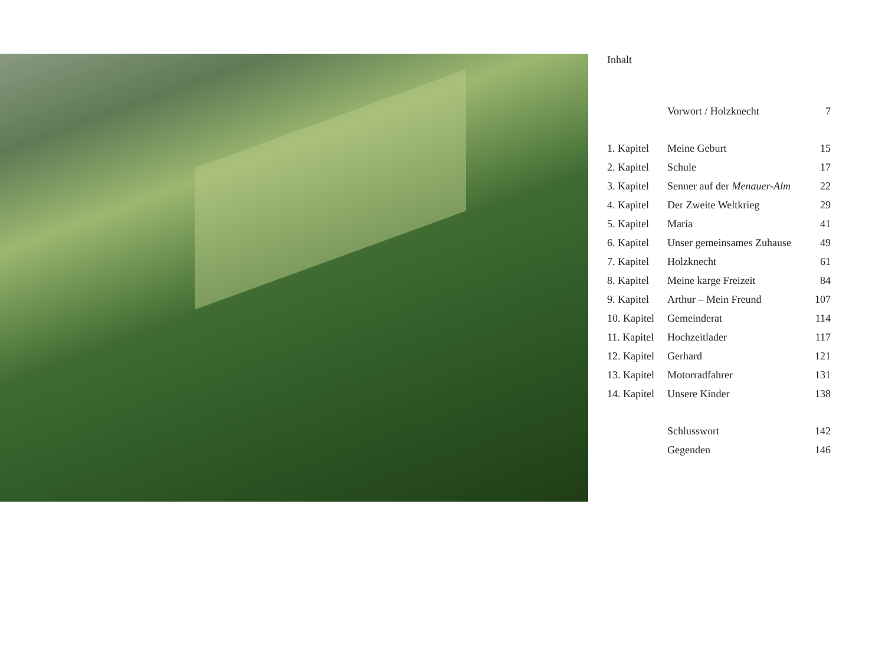Inhalt
| | Vorwort / Holzknecht | 7 |
| 1. Kapitel | Meine Geburt | 15 |
| 2. Kapitel | Schule | 17 |
| 3. Kapitel | Senner auf der Menauer-Alm | 22 |
| 4. Kapitel | Der Zweite Weltkrieg | 29 |
| 5. Kapitel | Maria | 41 |
| 6. Kapitel | Unser gemeinsames Zuhause | 49 |
| 7. Kapitel | Holzknecht | 61 |
| 8. Kapitel | Meine karge Freizeit | 84 |
| 9. Kapitel | Arthur – Mein Freund | 107 |
| 10. Kapitel | Gemeinderat | 114 |
| 11. Kapitel | Hochzeitlader | 117 |
| 12. Kapitel | Gerhard | 121 |
| 13. Kapitel | Motorradfahrer | 131 |
| 14. Kapitel | Unsere Kinder | 138 |
| | Schlusswort | 142 |
| | Gegenden | 146 |